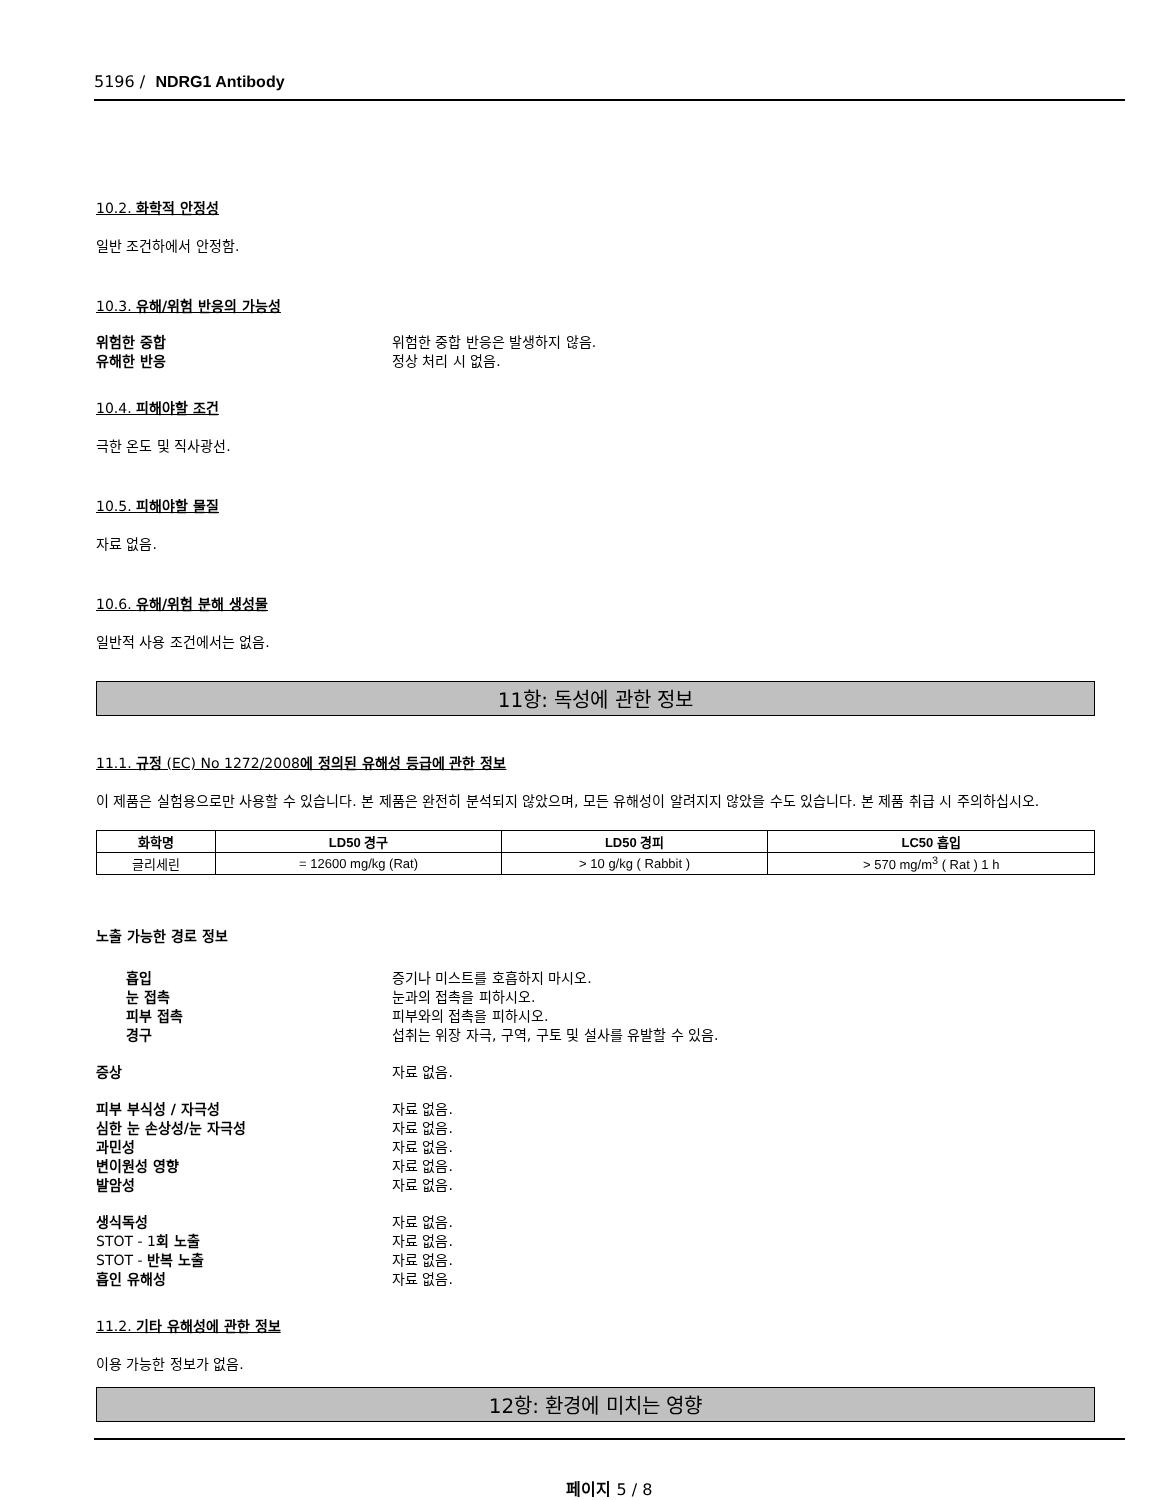5196 / NDRG1 Antibody
10.2. 화학적 안정성
일반 조건하에서 안정함.
10.3. 유해/위험 반응의 가능성
위험한 중합 위험한 중합 반응은 발생하지 않음. 유해한 반응 정상 처리 시 없음.
10.4. 피해야할 조건
극한 온도 및 직사광선.
10.5. 피해야할 물질
자료 없음.
10.6. 유해/위험 분해 생성물
일반적 사용 조건에서는 없음.
11항: 독성에 관한 정보
11.1. 규정 (EC) No 1272/2008에 정의된 유해성 등급에 관한 정보
이 제품은 실험용으로만 사용할 수 있습니다. 본 제품은 완전히 분석되지 않았으며, 모든 유해성이 알려지지 않았을 수도 있습니다. 본 제품 취급 시 주의하십시오.
| 화학명 | LD50 경구 | LD50 경피 | LC50 흡입 |
| --- | --- | --- | --- |
| 글리세린 | = 12600 mg/kg (Rat) | > 10 g/kg ( Rabbit ) | > 570 mg/m<sup>3</sup> ( Rat ) 1 h |
노출 가능한 경로 정보
흡입 증기나 미스트를 호흡하지 마시오. 눈 접촉 눈과의 접촉을 피하시오. 피부 접촉 피부와의 접촉을 피하시오. 경구 섭취는 위장 자극, 구역, 구토 및 설사를 유발할 수 있음.
증상 자료 없음.
피부 부식성 / 자극성 자료 없음. 심한 눈 손상성/눈 자극성 자료 없음. 과민성 자료 없음. 변이원성 영향 자료 없음. 발암성 자료 없음.
생식독성 자료 없음. STOT - 1회 노출 자료 없음. STOT - 반복 노출 자료 없음. 흡인 유해성 자료 없음.
11.2. 기타 유해성에 관한 정보
이용 가능한 정보가 없음.
12항: 환경에 미치는 영향
페이지 5 / 8